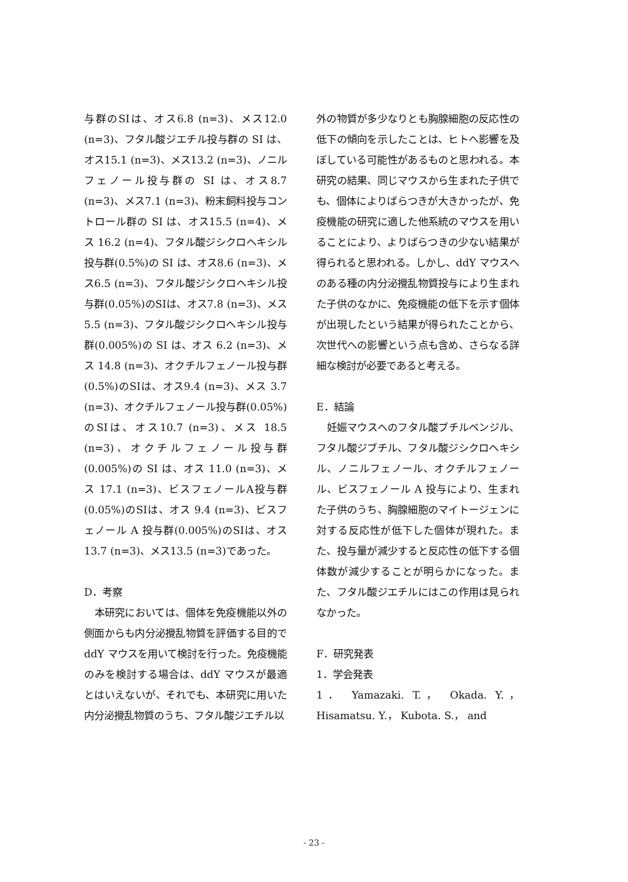与群のSIは、オス6.8 (n=3)、メス12.0 (n=3)、フタル酸ジエチル投与群の SI は、オス15.1 (n=3)、メス13.2 (n=3)、ノニルフェノール投与群の SI は、オス8.7 (n=3)、メス7.1 (n=3)、粉末飼料投与コントロール群の SI は、オス15.5 (n=4)、メス 16.2 (n=4)、フタル酸ジシクロヘキシル投与群(0.5%)の SI は、オス8.6 (n=3)、メス6.5 (n=3)、フタル酸ジシクロヘキシル投与群(0.05%)のSIは、オス7.8 (n=3)、メス5.5 (n=3)、フタル酸ジシクロヘキシル投与群(0.005%)の SI は、オス 6.2 (n=3)、メス 14.8 (n=3)、オクチルフェノール投与群(0.5%)のSIは、オス9.4 (n=3)、メス 3.7 (n=3)、オクチルフェノール投与群(0.05%)のSIは、オス10.7 (n=3)、メス 18.5 (n=3)、オクチルフェノール投与群(0.005%)の SI は、オス 11.0 (n=3)、メス 17.1 (n=3)、ビスフェノールA投与群(0.05%)のSIは、オス 9.4 (n=3)、ビスフェノール A 投与群(0.005%)のSIは、オス13.7 (n=3)、メス13.5 (n=3)であった。
D．考察
本研究においては、個体を免疫機能以外の側面からも内分泌攪乱物質を評価する目的で ddY マウスを用いて検討を行った。免疫機能のみを検討する場合は、ddY マウスが最適とはいえないが、それでも、本研究に用いた内分泌攪乱物質のうち、フタル酸ジエチル以
外の物質が多少なりとも胸腺細胞の反応性の低下の傾向を示したことは、ヒトへ影響を及ぼしている可能性があるものと思われる。本研究の結果、同じマウスから生まれた子供でも、個体によりばらつきが大きかったが、免疫機能の研究に適した他系統のマウスを用いることにより、よりばらつきの少ない結果が得られると思われる。しかし、ddY マウスへのある種の内分泌攪乱物質投与により生まれた子供のなかに、免疫機能の低下を示す個体が出現したという結果が得られたことから、次世代への影響という点も含め、さらなる詳細な検討が必要であると考える。
E．結論
妊娠マウスへのフタル酸ブチルベンジル、フタル酸ジブチル、フタル酸ジシクロヘキシル、ノニルフェノール、オクチルフェノール、ビスフェノール A 投与により、生まれた子供のうち、胸腺細胞のマイトージェンに対する反応性が低下した個体が現れた。また、投与量が減少すると反応性の低下する個体数が減少することが明らかになった。また、フタル酸ジエチルにはこの作用は見られなかった。
F．研究発表
1．学会発表
1． Yamazaki. T.， Okada. Y.， Hisamatsu. Y.， Kubota. S.， and
- 23 -